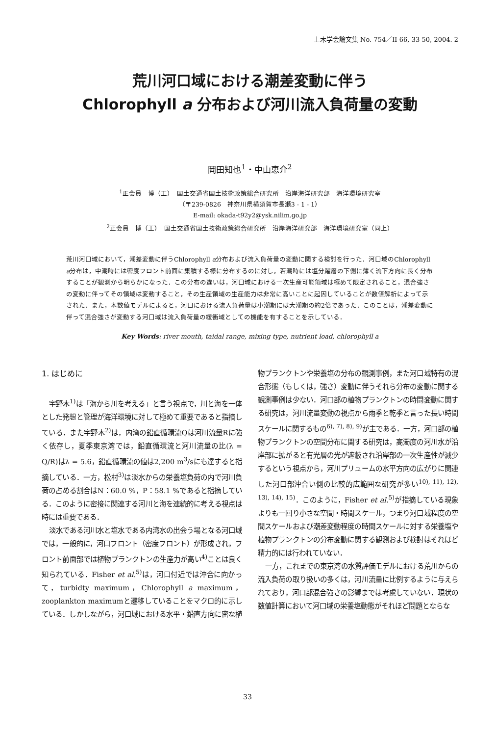土木学会論文集 No. 754／II-66, 33-50, 2004. 2
荒川河口域における潮差変動に伴う
Chlorophyll a 分布および河川流入負荷量の変動
岡田知也<sup>1</sup>・中山恵介<sup>2</sup>
<sup>1</sup> 正会員　博（工）　国土交通省国土技術政策総合研究所　沿岸海洋研究部　海洋環境研究室
（〒239-0826　神奈川県横須賀市長瀬3 - 1 - 1）
E-mail: okada-t92y2@ysk.nilim.go.jp
<sup>2</sup> 正会員　博（工）　国土交通省国土技術政策総合研究所　沿岸海洋研究部　海洋環境研究室（同上）
荒川河口域において，潮差変動に伴うChlorophyll a分布および流入負荷量の変動に関する検討を行った．河口域のChlorophyll a分布は，中潮時には密度フロント前面に集積する様に分布するのに対し，若潮時には塩分躍層の下側に薄く流下方向に長く分布することが観測から明らかになった．この分布の違いは，河口域における一次生産可能領域は極めて限定されること，混合強さの変動に伴ってその領域は変動すること，その生産領域の生産能力は非常に高いことに起因していることが数値解析によって示された．また，本数値モデルによると，河口における流入負荷量は小潮期には大潮期の約2倍であった．このことは，潮差変動に伴って混合強さが変動する河口域は流入負荷量の緩衝域としての機能を有することを示している．
Key Words: river mouth, taidal range, mixing type, nutrient load, chlorophyll a
1. はじめに
宇野木<sup>1)</sup>は「海から川を考える」と言う視点で，川と海を一体とした発想と管理が海洋環境に対して極めて重要であると指摘している．また宇野木<sup>2)</sup>は，内湾の鉛直循環流Qは河川流量Rに強く依存し，夏季東京湾では，鉛直循環流と河川流量の比(λ = Q/R)はλ = 5.6，鉛直循環流の値は2,200 m<sup>3</sup>/sにも達すると指摘している．一方，松村<sup>3)</sup>は淡水からの栄養塩負荷の内で河川負荷の占める割合はN：60.0 %，P：58.1 %であると指摘している．このように密接に関連する河川と海を連続的に考える視点は時には重要である．
淡水である河川水と塩水である内湾水の出会う場となる河口域では，一般的に，河口フロント（密度フロント）が形成され，フロント前面部では植物プランクトンの生産力が高い<sup>4)</sup>ことは良く知られている．Fisher et al.<sup>5)</sup>は，河口付近では沖合に向かって，turbidty maximum，Chlorophyll a maximum，zooplankton maximumと遷移していることをマクロ的に示している．しかしながら，河口域における水平・鉛直方向に密な植物プランクトンや栄養塩の分布の観測事例，また河口域特有の混合形態（もしくは，強さ）変動に伴うそれら分布の変動に関する観測事例は少ない．河口部の植物プランクトンの時間変動に関する研究は，河川流量変動の視点から雨季と乾季と言った長い時間スケールに関するもの<sup>6), 7), 8), 9)</sup>が主である．一方，河口部の植物プランクトンの空間分布に関する研究は，高濁度の河川水が沿岸部に拡がると有光層の光が遮蔽され沿岸部の一次生産性が減少するという視点から，河川プリュームの水平方向の広がりに関連した河口部沖合い側の比較的広範囲な研究が多い<sup>10), 11), 12), 13), 14), 15)</sup>．このように，Fisher et al.<sup>5)</sup>が指摘している現象よりも一回り小さな空間・時間スケール，つまり河口域程度の空間スケールおよび潮差変動程度の時間スケールに対する栄養塩や植物プランクトンの分布変動に関する観測および検討はそれほど精力的には行われていない．
一方，これまでの東京湾の水質評価モデルにおける荒川からの流入負荷の取り扱いの多くは，河川流量に比例するように与えられており，河口部混合強さの影響までは考慮していない．現状の数値計算において河口域の栄養塩動態がそれほど問題とならな
33